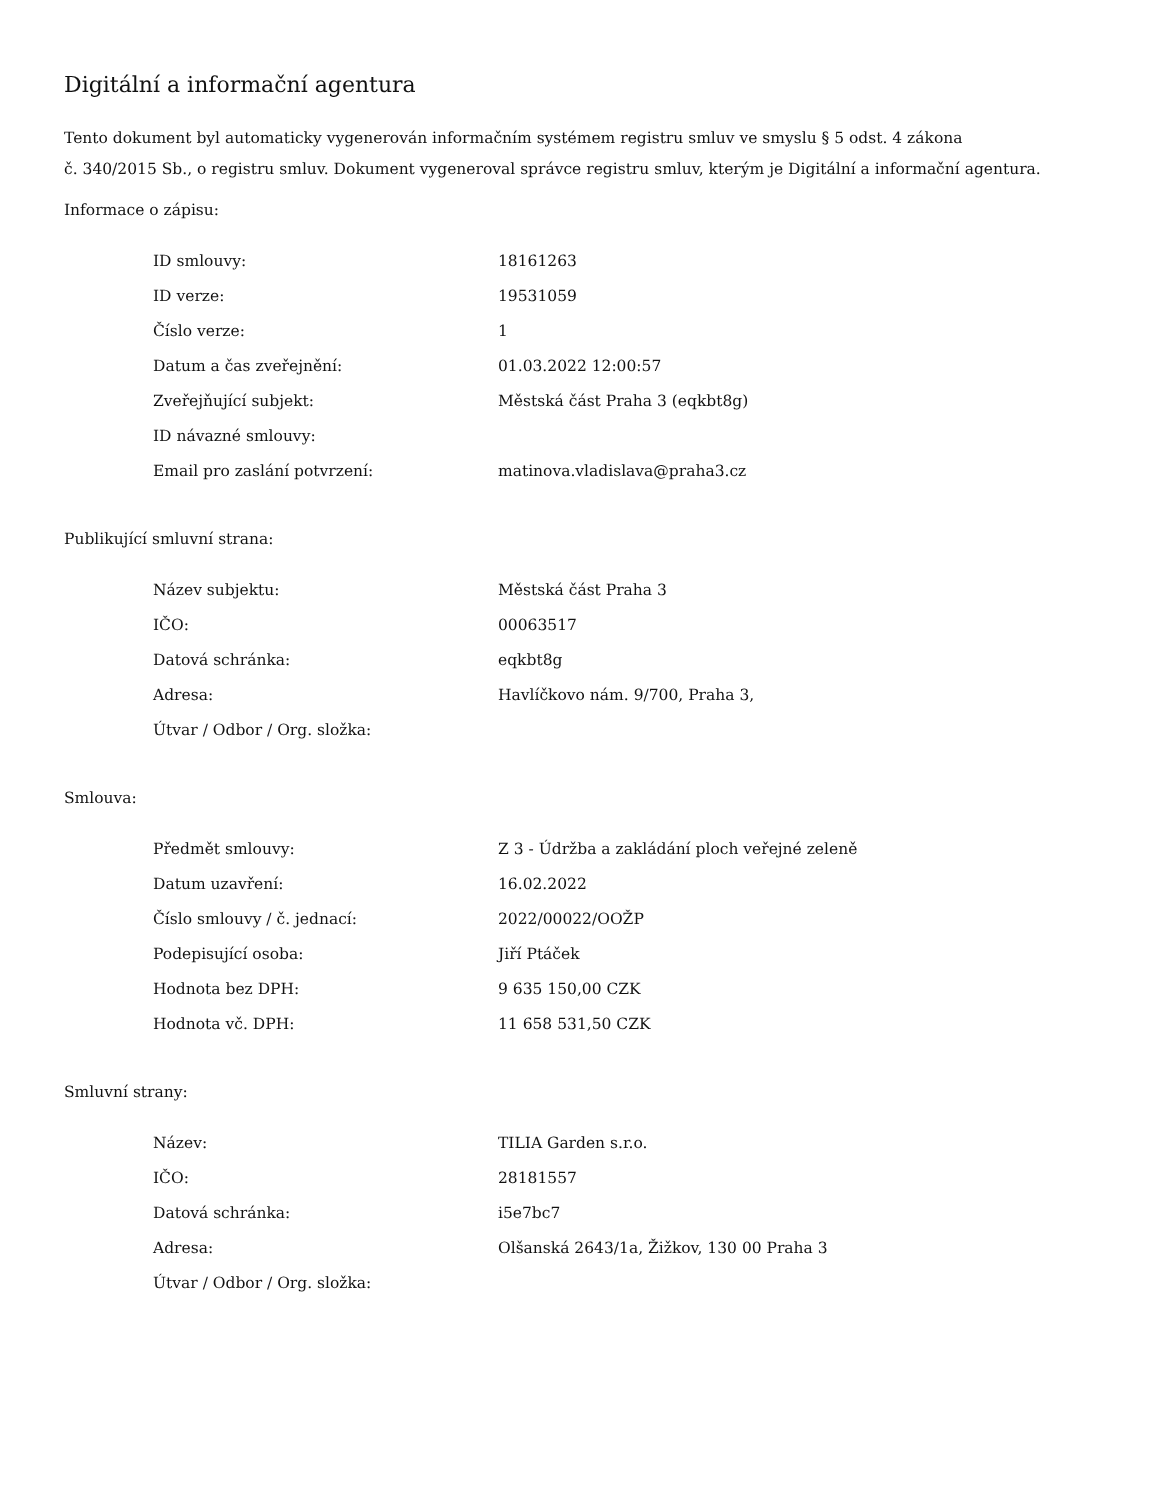Digitální a informační agentura
Tento dokument byl automaticky vygenerován informačním systémem registru smluv ve smyslu § 5 odst. 4 zákona
č. 340/2015 Sb., o registru smluv. Dokument vygeneroval správce registru smluv, kterým je Digitální a informační agentura.
Informace o zápisu:
| ID smlouvy: | 18161263 |
| ID verze: | 19531059 |
| Číslo verze: | 1 |
| Datum a čas zveřejnění: | 01.03.2022 12:00:57 |
| Zveřejňující subjekt: | Městská část Praha 3 (eqkbt8g) |
| ID návazné smlouvy: | |
| Email pro zaslání potvrzení: | matinova.vladislava@praha3.cz |
Publikující smluvní strana:
| Název subjektu: | Městská část Praha 3 |
| IČO: | 00063517 |
| Datová schránka: | eqkbt8g |
| Adresa: | Havlíčkovo nám. 9/700, Praha 3, |
| Útvar / Odbor / Org. složka: | |
Smlouva:
| Předmět smlouvy: | Z 3 - Údržba a zakládání ploch veřejné zeleně |
| Datum uzavření: | 16.02.2022 |
| Číslo smlouvy / č. jednací: | 2022/00022/OOŽP |
| Podepisující osoba: | Jiří Ptáček |
| Hodnota bez DPH: | 9 635 150,00 CZK |
| Hodnota vč. DPH: | 11 658 531,50 CZK |
Smluvní strany:
| Název: | TILIA Garden s.r.o. |
| IČO: | 28181557 |
| Datová schránka: | i5e7bc7 |
| Adresa: | Olšanská 2643/1a, Žižkov, 130 00 Praha 3 |
| Útvar / Odbor / Org. složka: | |